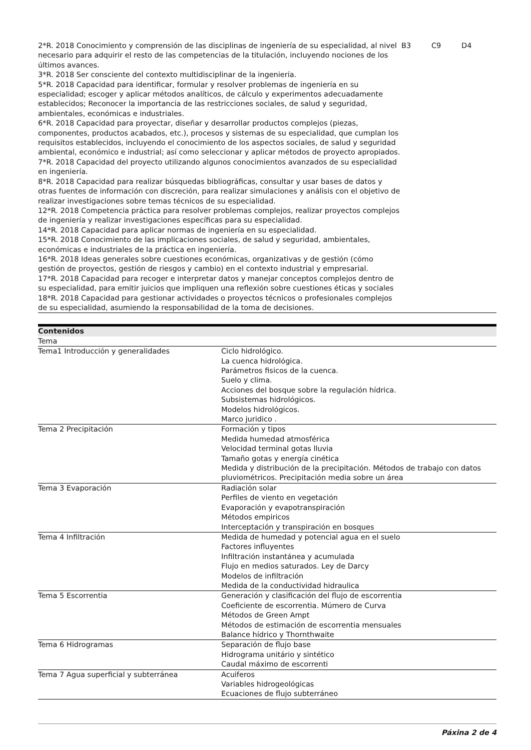| 2*R. 2018 Conocimiento y comprensión de las disciplinas de ingeniería de su especialidad, al nivel necesario para adquirir el resto de las competencias de la titulación, incluyendo nociones de los últimos avances. 3*R. 2018 Ser consciente del contexto multidisciplinar de la ingeniería. 5*R. 2018 Capacidad para identificar, formular y resolver problemas de ingeniería en su especialidad; escoger y aplicar métodos analíticos, de cálculo y experimentos adecuadamente establecidos; Reconocer la importancia de las restricciones sociales, de salud y seguridad, ambientales, económicas e industriales. 6*R. 2018 Capacidad para proyectar, diseñar y desarrollar productos complejos (piezas, componentes, productos acabados, etc.), procesos y sistemas de su especialidad, que cumplan los requisitos establecidos, incluyendo el conocimiento de los aspectos sociales, de salud y seguridad ambiental, económico e industrial; así como seleccionar y aplicar métodos de proyecto apropiados. 7*R. 2018 Capacidad del proyecto utilizando algunos conocimientos avanzados de su especialidad en ingeniería. 8*R. 2018 Capacidad para realizar búsquedas bibliográficas, consultar y usar bases de datos y otras fuentes de información con discreción, para realizar simulaciones y análisis con el objetivo de realizar investigaciones sobre temas técnicos de su especialidad. 12*R. 2018 Competencia práctica para resolver problemas complejos, realizar proyectos complejos de ingeniería y realizar investigaciones específicas para su especialidad. 14*R. 2018 Capacidad para aplicar normas de ingeniería en su especialidad. 15*R. 2018 Conocimiento de las implicaciones sociales, de salud y seguridad, ambientales, económicas e industriales de la práctica en ingeniería. 16*R. 2018 Ideas generales sobre cuestiones económicas, organizativas y de gestión (cómo gestión de proyectos, gestión de riesgos y cambio) en el contexto industrial y empresarial. 17*R. 2018 Capacidad para recoger e interpretar datos y manejar conceptos complejos dentro de su especialidad, para emitir juicios que impliquen una reflexión sobre cuestiones éticas y sociales 18*R. 2018 Capacidad para gestionar actividades o proyectos técnicos o profesionales complejos de su especialidad, asumiendo la responsabilidad de la toma de decisiones. | B3 | C9 | D4 |
| Contenidos | |
| --- | --- |
| Tema | |
| Tema1 Introducción y generalidades | Ciclo hidrológico. La cuenca hidrológica. Parámetros fisicos de la cuenca. Suelo y clima. Acciones del bosque sobre la regulación hídrica. Subsistemas hidrológicos. Modelos hidrológicos. Marco juridico . |
| Tema 2 Precipitación | Formación y tipos Medida humedad atmosférica Velocidad terminal gotas lluvia Tamaño gotas y energía cinética Medida y distribución de la precipitación. Métodos de trabajo con datos pluviométricos. Precipitación media sobre un área |
| Tema 3 Evaporación | Radiación solar Perfiles de viento en vegetación Evaporación y evapotranspiración Métodos empiricos Interceptación y transpiración en bosques |
| Tema 4 Infiltración | Medida de humedad y potencial agua en el suelo Factores influyentes Infiltración instantánea y acumulada Flujo en medios saturados. Ley de Darcy Modelos de infiltración Medida de la conductividad hidraulica |
| Tema 5 Escorrentia | Generación y clasificación del flujo de escorrentia Coeficiente de escorrentia. Múmero de Curva Métodos de Green Ampt Métodos de estimación de escorrentia mensuales Balance hídrico y Thornthwaite |
| Tema 6 Hidrogramas | Separación de flujo base Hidrograma unitário y sintético Caudal máximo de escorrenti |
| Tema 7 Agua superficial y subterránea | Acuiferos Variables hidrogeológicas Ecuaciones de flujo subterráneo |
Páxina 2 de 4